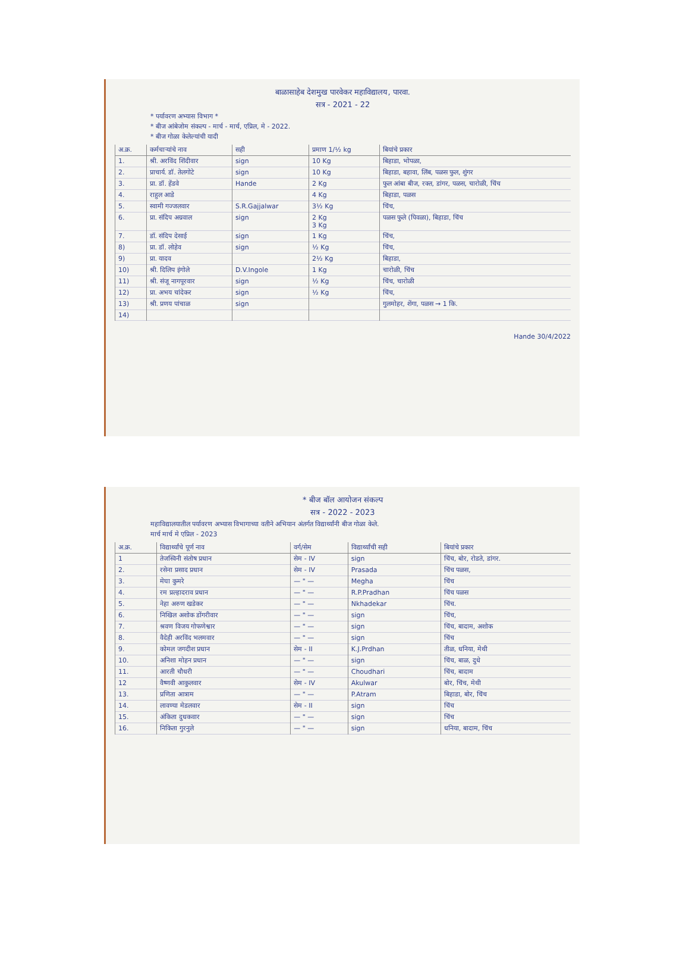बाळासाहेब देशमुख पारवेकर महाविद्यालय, पारवा.
सत्र - 2021 - 22
* पर्यावरण अभ्यास विभाग *
* बीज आंबेजोम संकल्प - मार्च - मार्च, एप्रिल, मे - 2022.
* बीज गोळा केलेल्यांची यादी
| अ.क्र. | कर्मचाऱ्यांचे नाव | सही | प्रमाण 1/½ kg | बियांचे प्रकार |
| --- | --- | --- | --- | --- |
| 1. | श्री. अरविंद शिंदीवार | sign | 10 Kg | बिहाडा, भोपळा, |
| 2. | प्राचार्य. डॉ. तेलगोटे | sign | 10 Kg | बिहाडा, बहावा, लिंब, पळस फुल, शुंगर |
| 3. | प्रा. डॉ. हेंडवे | Hande | 2 Kg | फुल आंबा बीज, रक्त, डांगर, पळस, चारोळी, चिंच |
| 4. | राहुल आडे | | 4 Kg | बिहाडा, पळस |
| 5. | स्वामी गज्जलवार | S.R.Gajjalwar | 3½ Kg | चिंच, |
| 6. | प्रा. संदिप अग्रवाल | sign | 2 Kg 3 Kg | पळस फुले (पिवळा), बिहाडा, चिंच |
| 7. | डॉ. संदिप देसाई | sign | 1 Kg | चिंच, |
| 8) | प्रा. डॉ. लोहेव | sign | ½ Kg | चिंच, |
| 9) | प्रा. यादव | | 2½ Kg | बिहाडा, |
| 10) | श्री. दिलिप इंगोले | D.V.Ingole | 1 Kg | चारोळी, चिंच |
| 11) | श्री. संजू नागपूरवार | sign | ½ Kg | चिंच, चारोळी |
| 12) | प्रा. अभय चांदेकर | sign | ½ Kg | चिंच, |
| 13) | श्री. प्रणय पांचाळ | sign | | गुलमोहर, शेंगा, पळस → 1 कि. |
| 14) | | | | |
Hande 30/4/2022
* बीज बॉल आयोजन संकल्प
सत्र - 2022 - 2023
महाविद्यालयातील पर्यावरण अभ्यास विभागाच्या वतीने अभियान अंतर्गत विद्यार्थ्यांनी बीज गोळा केले.
मार्च मार्च मे एप्रिल - 2023
| अ.क्र. | विद्यार्थ्यांचे पूर्ण नाव | वर्ग/सेम | विद्यार्थ्यांची सही | बियांचे प्रकार |
| --- | --- | --- | --- | --- |
| 1 | तेजस्विनी संतोष प्रधान | सेम - IV | sign | चिंच, बोर, रोडते, डांगर. |
| 2. | रसेना प्रसाद प्रधान | सेम - IV | Prasada | चिंच पळस, |
| 3. | मेघा कुमरे | — " — | Megha | चिंच |
| 4. | रम प्रल्हादराव प्रधान | — " — | R.P.Pradhan | चिंच पळस |
| 5. | नेहा अरुण खडेकर | — " — | Nkhadekar | चिंच. |
| 6. | निखिल अशोक डोंगरीवार | — " — | sign | चिंच, |
| 7. | श्रवण विजय गोफणेश्वार | — " — | sign | चिंच, बादाम, अशोक |
| 8. | वैदेही अरविंद भलमवार | — " — | sign | चिंच |
| 9. | कोमल जगदीश प्रधान | सेम - II | K.J.Prdhan | तीळ, धनिया, मेथी |
| 10. | अनिशा मोहन प्रधान | — " — | sign | चिंच, बाळ, दुधे |
| 11. | आरती चौधरी | — " — | Choudhari | चिंच, बादाम |
| 12 | वैष्णवी आकुलवार | सेम - IV | Akulwar | बोर, चिंच, मेथी |
| 13. | प्रणिता आत्राम | — " — | P.Atram | बिहाडा, बोर, चिंच |
| 14. | लावण्या मेडलवार | सेम - II | sign | चिंच |
| 15. | अंकिता दुधकवार | — " — | sign | चिंच |
| 16. | निकिता गुरनुले | — " — | sign | धनिया, बादाम, चिंच |